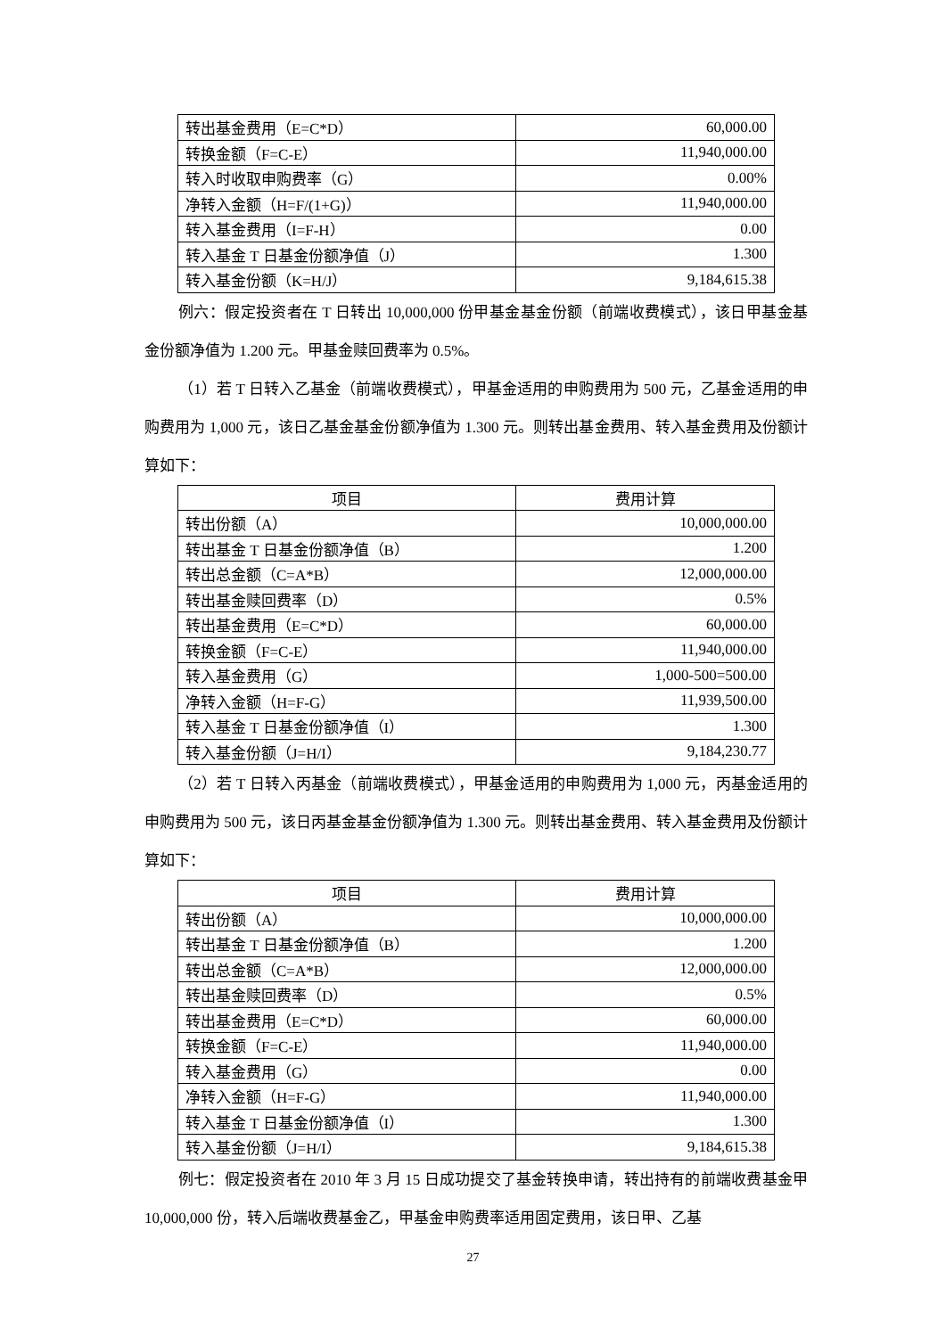| 转出基金费用（E=C*D） | 60,000.00 |
| 转换金额（F=C-E） | 11,940,000.00 |
| 转入时收取申购费率（G） | 0.00% |
| 净转入金额（H=F/(1+G)） | 11,940,000.00 |
| 转入基金费用（I=F-H） | 0.00 |
| 转入基金 T 日基金份额净值（J） | 1.300 |
| 转入基金份额（K=H/J） | 9,184,615.38 |
例六：假定投资者在 T 日转出 10,000,000 份甲基金基金份额（前端收费模式），该日甲基金基金份额净值为 1.200 元。甲基金赎回费率为 0.5%。
（1）若 T 日转入乙基金（前端收费模式），甲基金适用的申购费用为 500 元，乙基金适用的申购费用为 1,000 元，该日乙基金基金份额净值为 1.300 元。则转出基金费用、转入基金费用及份额计算如下：
| 项目 | 费用计算 |
| --- | --- |
| 转出份额（A） | 10,000,000.00 |
| 转出基金 T 日基金份额净值（B） | 1.200 |
| 转出总金额（C=A*B） | 12,000,000.00 |
| 转出基金赎回费率（D） | 0.5% |
| 转出基金费用（E=C*D） | 60,000.00 |
| 转换金额（F=C-E） | 11,940,000.00 |
| 转入基金费用（G） | 1,000-500=500.00 |
| 净转入金额（H=F-G） | 11,939,500.00 |
| 转入基金 T 日基金份额净值（I） | 1.300 |
| 转入基金份额（J=H/I） | 9,184,230.77 |
（2）若 T 日转入丙基金（前端收费模式），甲基金适用的申购费用为 1,000 元，丙基金适用的申购费用为 500 元，该日丙基金基金份额净值为 1.300 元。则转出基金费用、转入基金费用及份额计算如下：
| 项目 | 费用计算 |
| --- | --- |
| 转出份额（A） | 10,000,000.00 |
| 转出基金 T 日基金份额净值（B） | 1.200 |
| 转出总金额（C=A*B） | 12,000,000.00 |
| 转出基金赎回费率（D） | 0.5% |
| 转出基金费用（E=C*D） | 60,000.00 |
| 转换金额（F=C-E） | 11,940,000.00 |
| 转入基金费用（G） | 0.00 |
| 净转入金额（H=F-G） | 11,940,000.00 |
| 转入基金 T 日基金份额净值（I） | 1.300 |
| 转入基金份额（J=H/I） | 9,184,615.38 |
例七：假定投资者在 2010 年 3 月 15 日成功提交了基金转换申请，转出持有的前端收费基金甲 10,000,000 份，转入后端收费基金乙，甲基金申购费率适用固定费用，该日甲、乙基
27